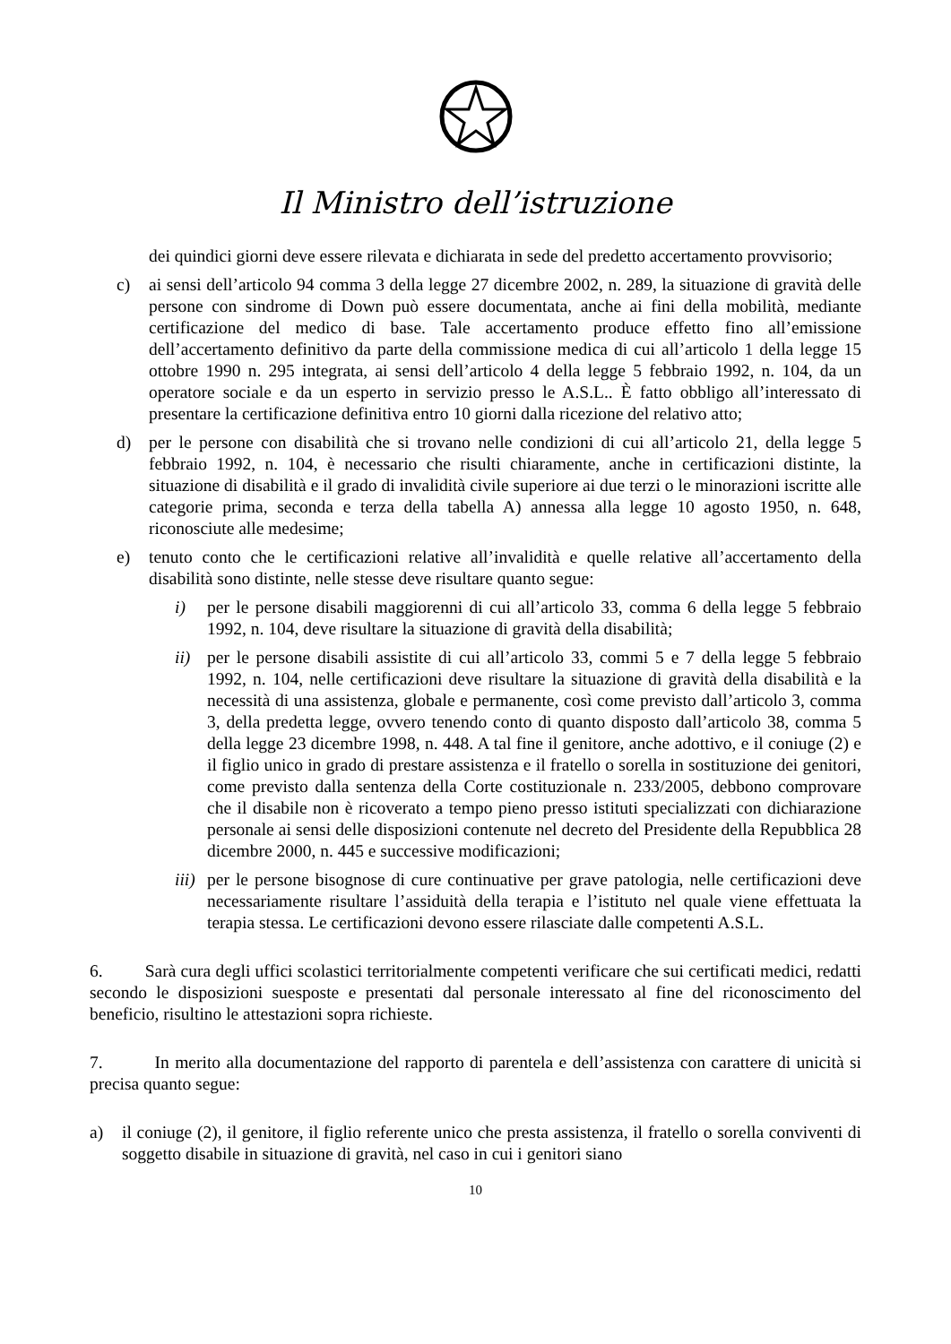Il Ministro dell’istruzione
dei quindici giorni deve essere rilevata e dichiarata in sede del predetto accertamento provvisorio;
c) ai sensi dell’articolo 94 comma 3 della legge 27 dicembre 2002, n. 289, la situazione di gravità delle persone con sindrome di Down può essere documentata, anche ai fini della mobilità, mediante certificazione del medico di base. Tale accertamento produce effetto fino all’emissione dell’accertamento definitivo da parte della commissione medica di cui all’articolo 1 della legge 15 ottobre 1990 n. 295 integrata, ai sensi dell’articolo 4 della legge 5 febbraio 1992, n. 104, da un operatore sociale e da un esperto in servizio presso le A.S.L.. È fatto obbligo all’interessato di presentare la certificazione definitiva entro 10 giorni dalla ricezione del relativo atto;
d) per le persone con disabilità che si trovano nelle condizioni di cui all’articolo 21, della legge 5 febbraio 1992, n. 104, è necessario che risulti chiaramente, anche in certificazioni distinte, la situazione di disabilità e il grado di invalidità civile superiore ai due terzi o le minorazioni iscritte alle categorie prima, seconda e terza della tabella A) annessa alla legge 10 agosto 1950, n. 648, riconosciute alle medesime;
e) tenuto conto che le certificazioni relative all’invalidità e quelle relative all’accertamento della disabilità sono distinte, nelle stesse deve risultare quanto segue:
i) per le persone disabili maggiorenni di cui all’articolo 33, comma 6 della legge 5 febbraio 1992, n. 104, deve risultare la situazione di gravità della disabilità;
ii) per le persone disabili assistite di cui all’articolo 33, commi 5 e 7 della legge 5 febbraio 1992, n. 104, nelle certificazioni deve risultare la situazione di gravità della disabilità e la necessità di una assistenza, globale e permanente, così come previsto dall’articolo 3, comma 3, della predetta legge, ovvero tenendo conto di quanto disposto dall’articolo 38, comma 5 della legge 23 dicembre 1998, n. 448. A tal fine il genitore, anche adottivo, e il coniuge (2) e il figlio unico in grado di prestare assistenza e il fratello o sorella in sostituzione dei genitori, come previsto dalla sentenza della Corte costituzionale n. 233/2005, debbono comprovare che il disabile non è ricoverato a tempo pieno presso istituti specializzati con dichiarazione personale ai sensi delle disposizioni contenute nel decreto del Presidente della Repubblica 28 dicembre 2000, n. 445 e successive modificazioni;
iii) per le persone bisognose di cure continuative per grave patologia, nelle certificazioni deve necessariamente risultare l’assiduità della terapia e l’istituto nel quale viene effettuata la terapia stessa. Le certificazioni devono essere rilasciate dalle competenti A.S.L.
6. Sarà cura degli uffici scolastici territorialmente competenti verificare che sui certificati medici, redatti secondo le disposizioni suesposte e presentati dal personale interessato al fine del riconoscimento del beneficio, risultino le attestazioni sopra richieste.
7. In merito alla documentazione del rapporto di parentela e dell’assistenza con carattere di unicità si precisa quanto segue:
a) il coniuge (2), il genitore, il figlio referente unico che presta assistenza, il fratello o sorella conviventi di soggetto disabile in situazione di gravità, nel caso in cui i genitori siano
10